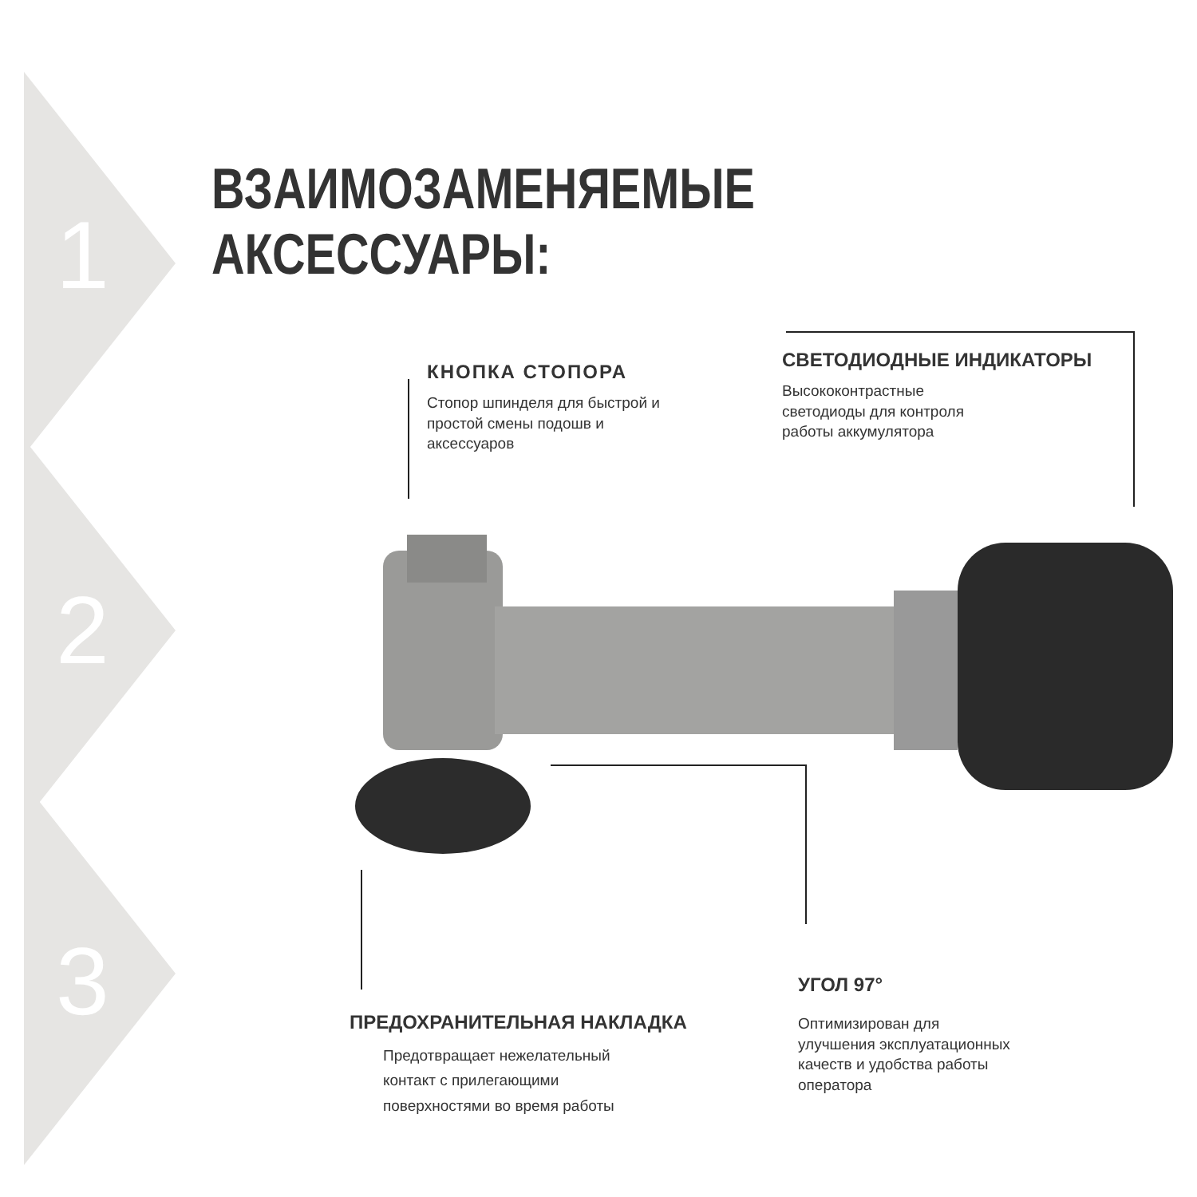1
2
3
ВЗАИМОЗАМЕНЯЕМЫЕ АКСЕССУАРЫ:
КНОПКА СТОПОРА
Стопор шпинделя для быстрой и
простой смены подошв и
аксессуаров
СВЕТОДИОДНЫЕ ИНДИКАТОРЫ
Высококонтрастные
светодиоды для контроля
работы аккумулятора
ПРЕДОХРАНИТЕЛЬНАЯ НАКЛАДКА
Предотвращает нежелательный
контакт с прилегающими
поверхностями во время работы
УГОЛ 97°
Оптимизирован для
улучшения эксплуатационных
качеств и удобства работы
оператора